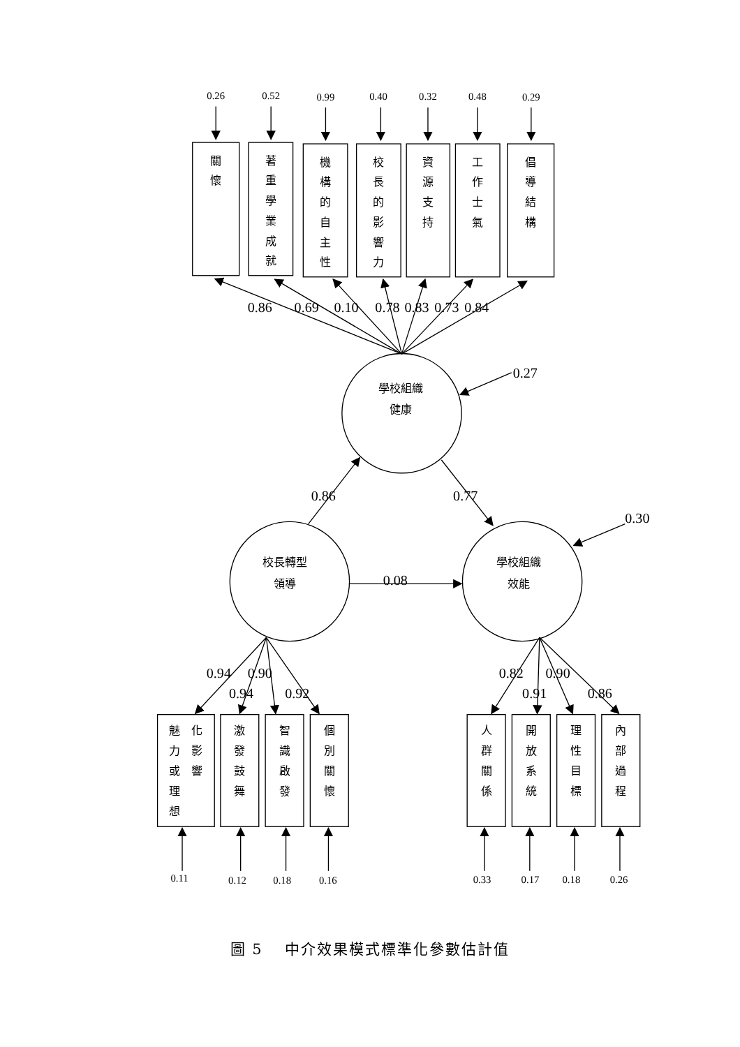0.26
0.52
0.99
0.40
0.32
0.48
0.29
關
懷
著
重
學
業
成
就
機
構
的
自
主
性
校
長
的
影
響
力
資
源
支
持
工
作
士
氣
倡
導
結
構
0.86
0.69
0.10
0.78
0.83
0.73
0.84
0.27
學校組織
健康
0.86
0.77
0.30
校長轉型
領導
0.08
學校組織
效能
0.94
0.90
0.94
0.92
0.82
0.90
0.91
0.86
魅
力
或
理
想
化
影
響
激
發
鼓
舞
智
識
啟
發
個
別
關
懷
人
群
關
係
開
放
系
統
理
性
目
標
內
部
過
程
0.11
0.12
0.18
0.16
0.33
0.17
0.18
0.26
圖 5　 中介效果模式標準化參數估計值